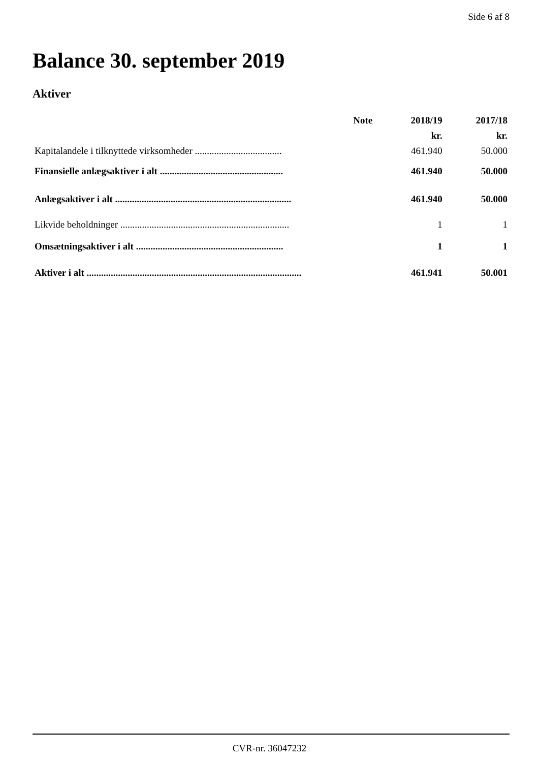Side 6 af 8
Balance 30. september 2019
Aktiver
| | Note | 2018/19 | 2017/18 |
| --- | --- | --- | --- |
| | | kr. | kr. |
| Kapitalandele i tilknyttede virksomheder .................................... | | 461.940 | 50.000 |
| Finansielle anlægsaktiver i alt ................................................... | | 461.940 | 50.000 |
| Anlægsaktiver i alt ......................................................................... | | 461.940 | 50.000 |
| Likvide beholdninger ...................................................................... | | 1 | 1 |
| Omsætningsaktiver i alt ............................................................. | | 1 | 1 |
| Aktiver i alt ......................................................................................... | | 461.941 | 50.001 |
CVR-nr. 36047232